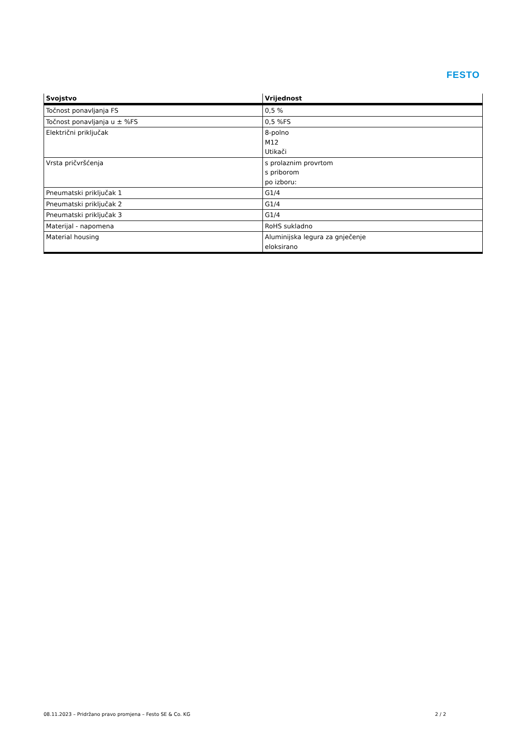FESTO
| Svojstvo | Vrijednost |
| --- | --- |
| Točnost ponavljanja FS | 0,5 % |
| Točnost ponavljanja u ± %FS | 0,5 %FS |
| Električni priključak | 8-polno M12 Utikači |
| Vrsta pričvršćenja | s prolaznim provrtom s priborom po izboru: |
| Pneumatski priključak 1 | G1/4 |
| Pneumatski priključak 2 | G1/4 |
| Pneumatski priključak 3 | G1/4 |
| Materijal - napomena | RoHS sukladno |
| Material housing | Aluminijska legura za gnječenje eloksirano |
08.11.2023 – Pridržano pravo promjena – Festo SE & Co. KG 2 / 2